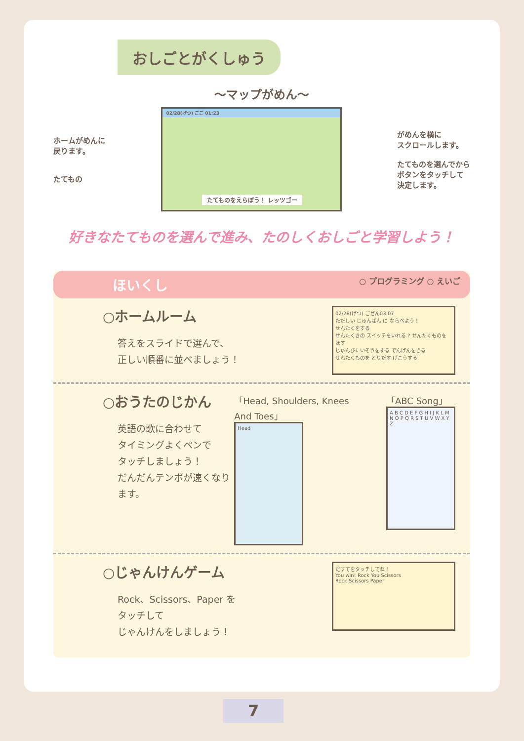おしごとがくしゅう
～マップがめん～
ホームがめんに
戻ります。
たてもの
02/28(げつ) ごご 01:23
たてものをえらぼう！ レッツゴー
がめんを横に
スクロールします。
たてものを選んでから
ボタンをタッチして
決定します。
好きなたてものを選んで進み、たのしくおしごと学習しよう！
ほいくし ○ プログラミング ○ えいご
○ホームルーム
答えをスライドで選んで、
正しい順番に並べましょう！
02/28(げつ) ごぜん03:07
ただしい じゅんばん に ならべよう！
せんたくをする
せんたくきの スイッチをいれる ? せんたくものを ほす
じゅんびたいそうをする でんげんをきる
せんたくものを とりだす げこうする
○おうたのじかん
英語の歌に合わせて
タイミングよくペンで
タッチしましょう！
だんだんテンポが速くなります。
「Head, Shoulders, Knees And Toes」
Head
「ABC Song」
A B C D E F G H I J K L M N O P Q R S T U V W X Y Z
○じゃんけんゲーム
Rock、Scissors、Paper を
タッチして
じゃんけんをしましょう！
だすてをタッチしてね！
You win! Rock You Scissors
Rock Scissors Paper
7